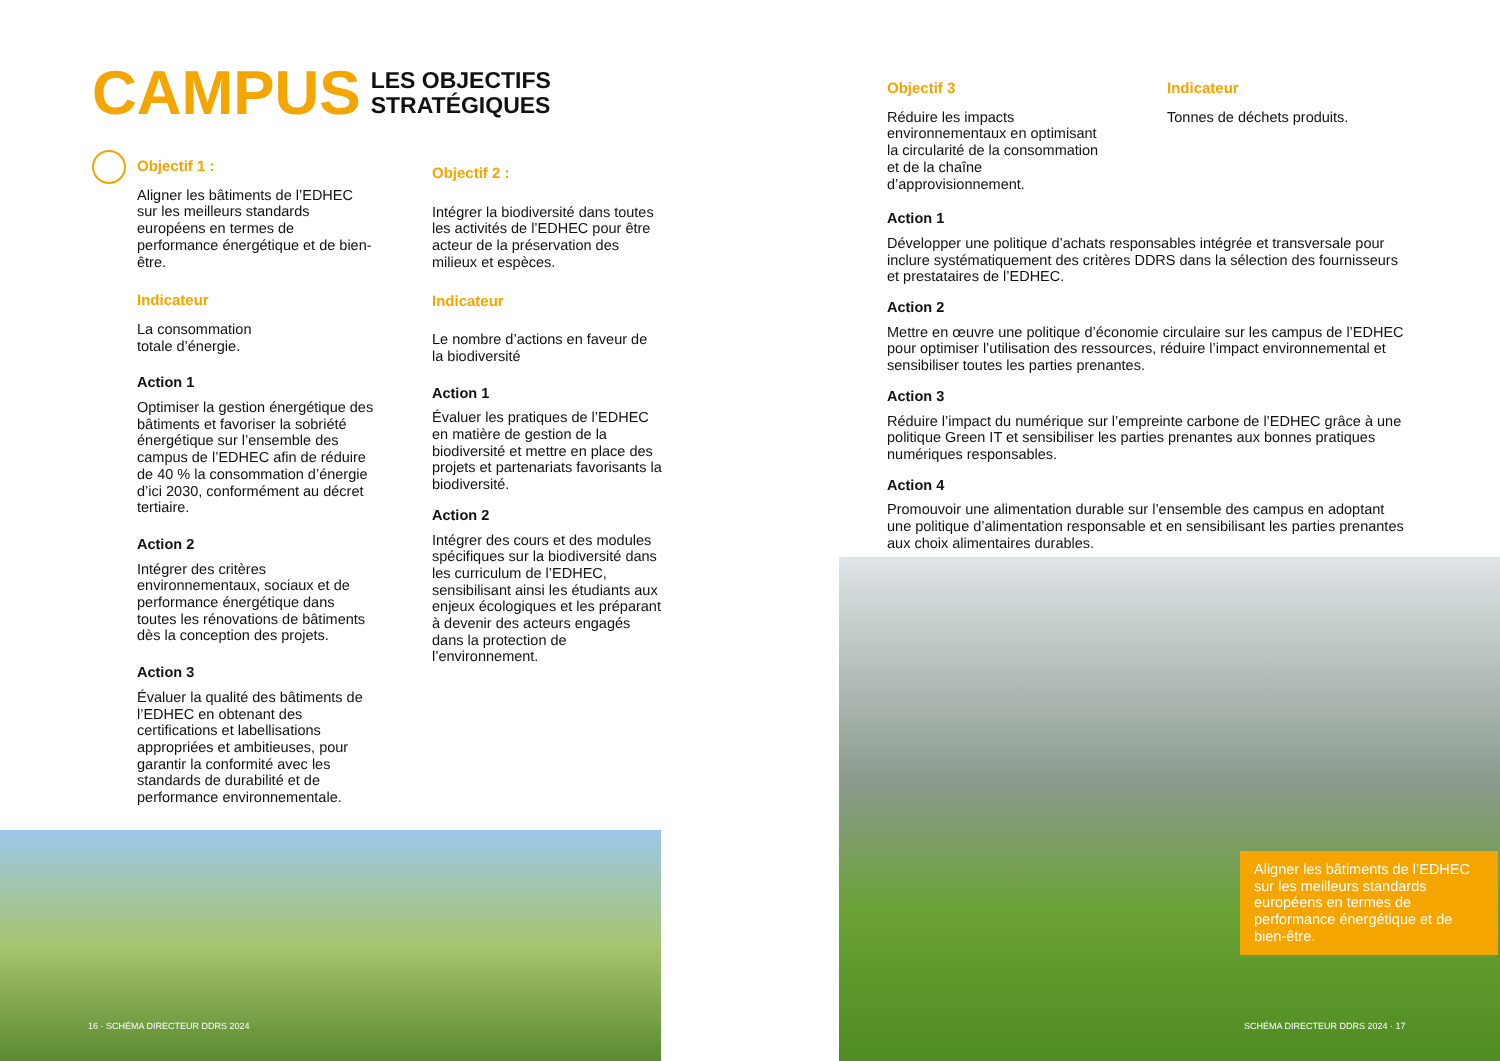CAMPUS LES OBJECTIFS
STRATÉGIQUES
Objectif 1 :
Aligner les bâtiments de l’EDHEC sur les meilleurs standards européens en termes de performance énergétique et de bien-être.
Indicateur
La consommation
totale d’énergie.
Action 1
Optimiser la gestion énergétique des bâtiments et favoriser la sobriété énergétique sur l’ensemble des campus de l’EDHEC afin de réduire de 40 % la consommation d’énergie d’ici 2030, conformément au décret tertiaire.
Action 2
Intégrer des critères environnementaux, sociaux et de performance énergétique dans toutes les rénovations de bâtiments dès la conception des projets.
Action 3
Évaluer la qualité des bâtiments de l’EDHEC en obtenant des certifications et labellisations appropriées et ambitieuses, pour garantir la conformité avec les standards de durabilité et de performance environnementale.
Objectif 2 :
Intégrer la biodiversité dans toutes les activités de l’EDHEC pour être acteur de la préservation des milieux et espèces.
Indicateur
Le nombre d’actions en faveur de la biodiversité
Action 1
Évaluer les pratiques de l’EDHEC en matière de gestion de la biodiversité et mettre en place des projets et partenariats favorisants la biodiversité.
Action 2
Intégrer des cours et des modules spécifiques sur la biodiversité dans les curriculum de l’EDHEC, sensibilisant ainsi les étudiants aux enjeux écologiques et les préparant à devenir des acteurs engagés dans la protection de l’environnement.
Objectif 3
Réduire les impacts environnementaux en optimisant la circularité de la consommation et de la chaîne d’approvisionnement.
Indicateur
Tonnes de déchets produits.
Action 1
Développer une politique d’achats responsables intégrée et transversale pour inclure systématiquement des critères DDRS dans la sélection des fournisseurs et prestataires de l’EDHEC.
Action 2
Mettre en œuvre une politique d’économie circulaire sur les campus de l’EDHEC pour optimiser l’utilisation des ressources, réduire l’impact environnemental et sensibiliser toutes les parties prenantes.
Action 3
Réduire l’impact du numérique sur l’empreinte carbone de l’EDHEC grâce à une politique Green IT et sensibiliser les parties prenantes aux bonnes pratiques numériques responsables.
Action 4
Promouvoir une alimentation durable sur l’ensemble des campus en adoptant une politique d’alimentation responsable et en sensibilisant les parties prenantes aux choix alimentaires durables.
Aligner les bâtiments de l’EDHEC sur les meilleurs standards européens en termes de performance énergétique et de bien-être.
16 · SCHÉMA DIRECTEUR DDRS 2024
SCHÉMA DIRECTEUR DDRS 2024 · 17